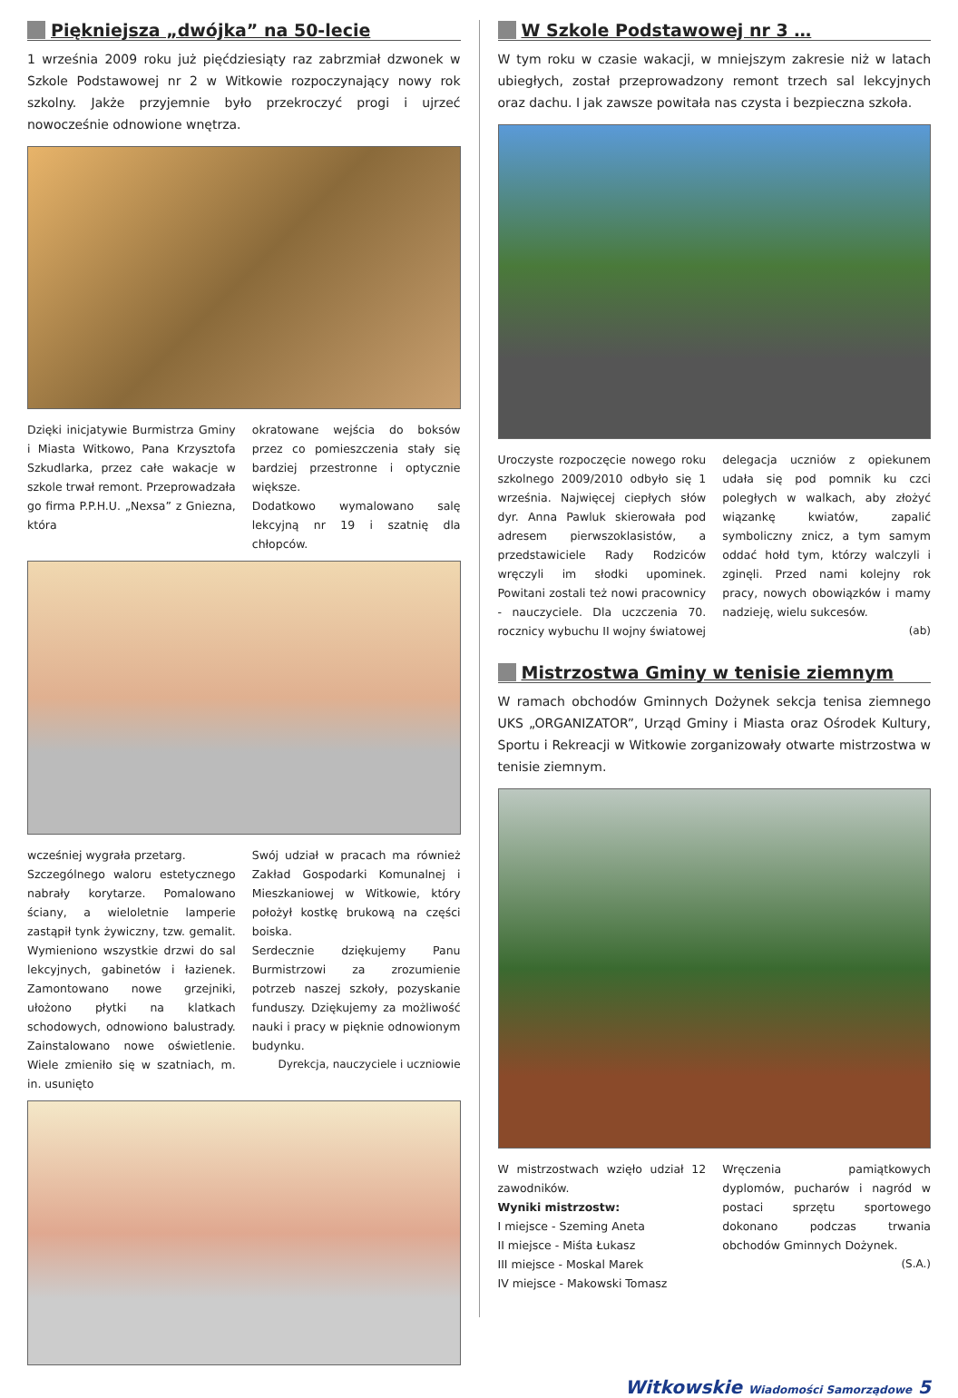Piękniejsza „dwójka” na 50-lecie
1 września 2009 roku już pięćdziesiąty raz zabrzmiał dzwonek w Szkole Podstawowej nr 2 w Witkowie rozpoczynający nowy rok szkolny. Jakże przyjemnie było przekroczyć progi i ujrzeć nowocześnie odnowione wnętrza.
Dzięki inicjatywie Burmistrza Gminy i Miasta Witkowo, Pana Krzysztofa Szkudlarka, przez całe wakacje w szkole trwał remont. Przeprowadzała go firma P.P.H.U. „Nexsa” z Gniezna, która
okratowane wejścia do boksów przez co pomieszczenia stały się bardziej przestronne i optycznie większe.
Dodatkowo wymalowano salę lekcyjną nr 19 i szatnię dla chłopców.
wcześniej wygrała przetarg.
Szczególnego waloru estetycznego nabrały korytarze. Pomalowano ściany, a wieloletnie lamperie zastąpił tynk żywiczny, tzw. gemalit. Wymieniono wszystkie drzwi do sal lekcyjnych, gabinetów i łazienek. Zamontowano nowe grzejniki, ułożono płytki na klatkach schodowych, odnowiono balustrady. Zainstalowano nowe oświetlenie. Wiele zmieniło się w szatniach, m. in. usunięto
Swój udział w pracach ma również Zakład Gospodarki Komunalnej i Mieszkaniowej w Witkowie, który położył kostkę brukową na części boiska.
Serdecznie dziękujemy Panu Burmistrzowi za zrozumienie potrzeb naszej szkoły, pozyskanie funduszy. Dziękujemy za możliwość nauki i pracy w pięknie odnowionym budynku.
Dyrekcja, nauczyciele i uczniowie
W Szkole Podstawowej nr 3 …
W tym roku w czasie wakacji, w mniejszym zakresie niż w latach ubiegłych, został przeprowadzony remont trzech sal lekcyjnych oraz dachu. I jak zawsze powitała nas czysta i bezpieczna szkoła.
Uroczyste rozpoczęcie nowego roku szkolnego 2009/2010 odbyło się 1 września. Najwięcej ciepłych słów dyr. Anna Pawluk skierowała pod adresem pierwszoklasistów, a przedstawiciele Rady Rodziców wręczyli im słodki upominek. Powitani zostali też nowi pracownicy - nauczyciele. Dla uczczenia 70. rocznicy wybuchu II wojny światowej
delegacja uczniów z opiekunem udała się pod pomnik ku czci poległych w walkach, aby złożyć wiązankę kwiatów, zapalić symboliczny znicz, a tym samym oddać hołd tym, którzy walczyli i zginęli. Przed nami kolejny rok pracy, nowych obowiązków i mamy nadzieję, wielu sukcesów.
(ab)
Mistrzostwa Gminy w tenisie ziemnym
W ramach obchodów Gminnych Dożynek sekcja tenisa ziemnego UKS „ORGANIZATOR”, Urząd Gminy i Miasta oraz Ośrodek Kultury, Sportu i Rekreacji w Witkowie zorganizowały otwarte mistrzostwa w tenisie ziemnym.
W mistrzostwach wzięło udział 12 zawodników.
Wyniki mistrzostw:
I miejsce - Szeming Aneta
II miejsce - Miśta Łukasz
III miejsce - Moskal Marek
IV miejsce - Makowski Tomasz
Wręczenia pamiątkowych dyplomów, pucharów i nagród w postaci sprzętu sportowego dokonano podczas trwania obchodów Gminnych Dożynek.
(S.A.)
Witkowskie Wiadomości Samorządowe 5